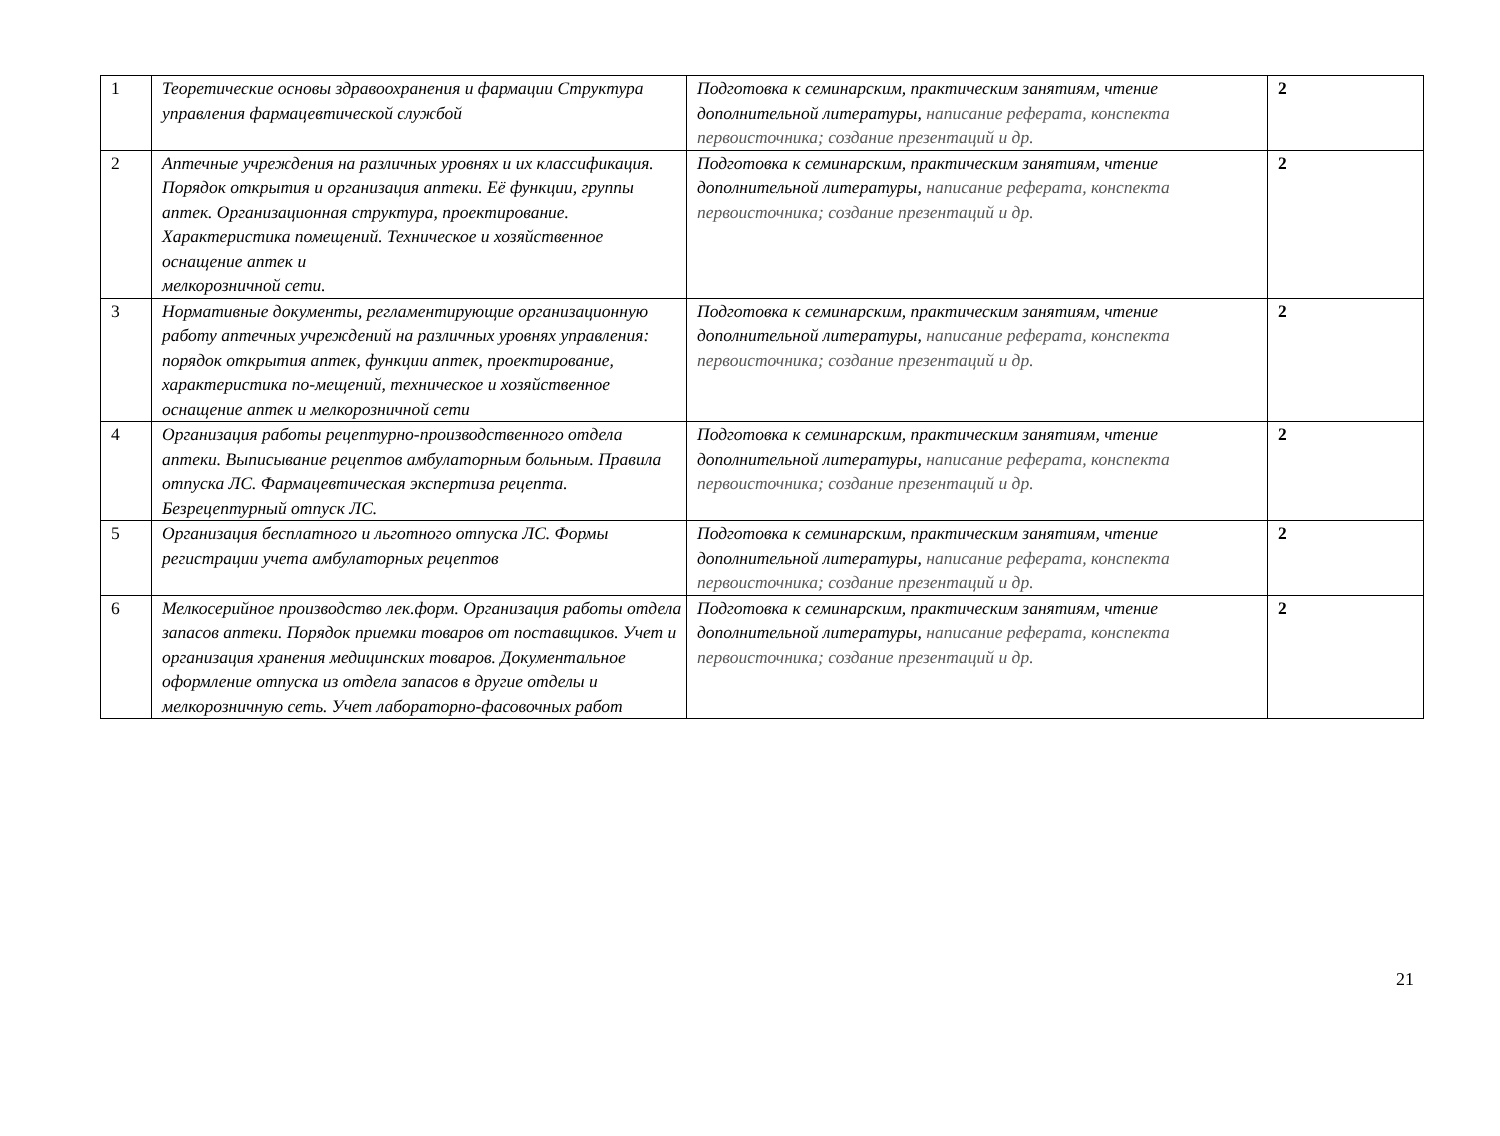| 1 | Теоретические основы здравоохранения и фармации Структура управления фармацевтической службой | Подготовка к семинарским, практическим занятиям, чтение дополнительной литературы, написание реферата, конспекта первоисточника; создание презентаций и др. | 2 |
| 2 | Аптечные учреждения на различных уровнях и их классификация. Порядок открытия и организация аптеки. Её функции, группы аптек. Организационная структура, проектирование. Характеристика помещений. Техническое и хозяйственное оснащение аптек и мелкорозничной сети. | Подготовка к семинарским, практическим занятиям, чтение дополнительной литературы, написание реферата, конспекта первоисточника; создание презентаций и др. | 2 |
| 3 | Нормативные документы, регламентирующие организационную работу аптечных учреждений на различных уровнях управления: порядок открытия аптек, функции аптек, проектирование, характеристика по-мещений, техническое и хозяйственное оснащение аптек и мелкорозничной сети | Подготовка к семинарским, практическим занятиям, чтение дополнительной литературы, написание реферата, конспекта первоисточника; создание презентаций и др. | 2 |
| 4 | Организация работы рецептурно-производственного отдела аптеки. Выписывание рецептов амбулаторным больным. Правила отпуска ЛС. Фармацевтическая экспертиза рецепта. Безрецептурный отпуск ЛС. | Подготовка к семинарским, практическим занятиям, чтение дополнительной литературы, написание реферата, конспекта первоисточника; создание презентаций и др. | 2 |
| 5 | Организация бесплатного и льготного отпуска ЛС. Формы регистрации учета амбулаторных рецептов | Подготовка к семинарским, практическим занятиям, чтение дополнительной литературы, написание реферата, конспекта первоисточника; создание презентаций и др. | 2 |
| 6 | Мелкосерийное производство лек.форм. Организация работы отдела запасов аптеки. Порядок приемки товаров от поставщиков. Учет и организация хранения медицинских товаров. Документальное оформление отпуска из отдела запасов в другие отделы и мелкорозничную сеть. Учет лабораторно-фасовочных работ | Подготовка к семинарским, практическим занятиям, чтение дополнительной литературы, написание реферата, конспекта первоисточника; создание презентаций и др. | 2 |
21